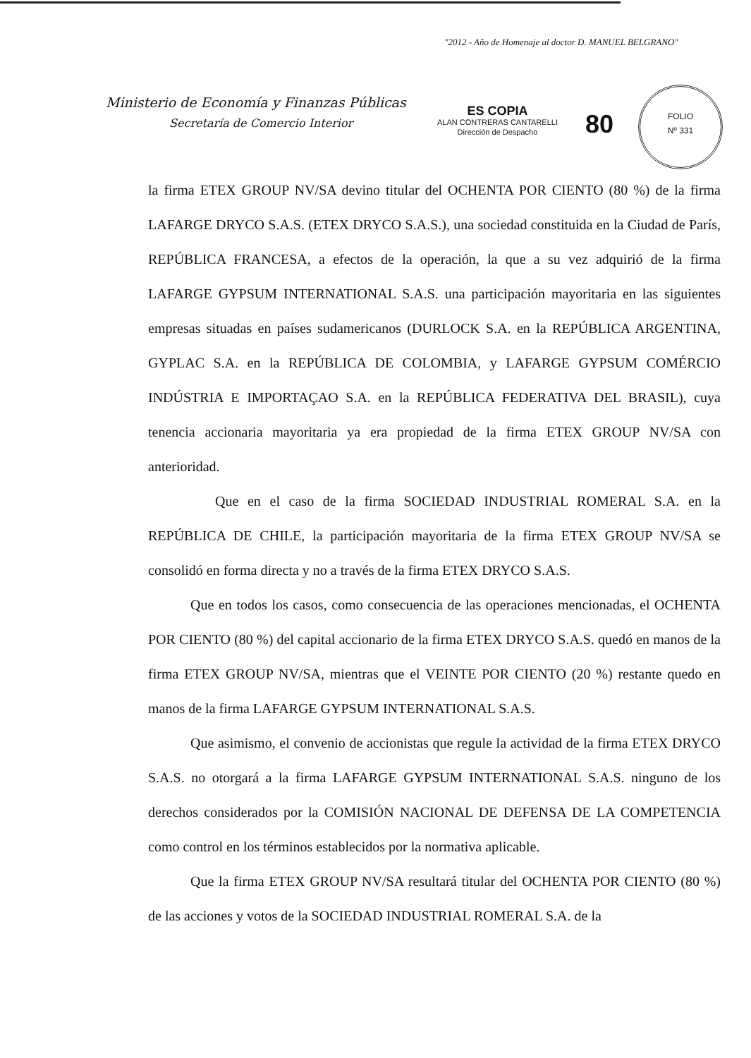"2012 - Año de Homenaje al doctor D. MANUEL BELGRANO"
Ministerio de Economía y Finanzas Públicas
Secretaría de Comercio Interior
ES COPIA
ALAN CONTRERAS CANTARELLI
Dirección de Despacho
80
FOLIO
Nº 331
la firma ETEX GROUP NV/SA devino titular del OCHENTA POR CIENTO (80 %) de la firma LAFARGE DRYCO S.A.S. (ETEX DRYCO S.A.S.), una sociedad constituida en la Ciudad de París, REPÚBLICA FRANCESA, a efectos de la operación, la que a su vez adquirió de la firma LAFARGE GYPSUM INTERNATIONAL S.A.S. una participación mayoritaria en las siguientes empresas situadas en países sudamericanos (DURLOCK S.A. en la REPÚBLICA ARGENTINA, GYPLAC S.A. en la REPÚBLICA DE COLOMBIA, y LAFARGE GYPSUM COMÉRCIO INDÚSTRIA E IMPORTAÇAO S.A. en la REPÚBLICA FEDERATIVA DEL BRASIL), cuya tenencia accionaria mayoritaria ya era propiedad de la firma ETEX GROUP NV/SA con anterioridad.
Que en el caso de la firma SOCIEDAD INDUSTRIAL ROMERAL S.A. en la REPÚBLICA DE CHILE, la participación mayoritaria de la firma ETEX GROUP NV/SA se consolidó en forma directa y no a través de la firma ETEX DRYCO S.A.S.
Que en todos los casos, como consecuencia de las operaciones mencionadas, el OCHENTA POR CIENTO (80 %) del capital accionario de la firma ETEX DRYCO S.A.S. quedó en manos de la firma ETEX GROUP NV/SA, mientras que el VEINTE POR CIENTO (20 %) restante quedo en manos de la firma LAFARGE GYPSUM INTERNATIONAL S.A.S.
Que asimismo, el convenio de accionistas que regule la actividad de la firma ETEX DRYCO S.A.S. no otorgará a la firma LAFARGE GYPSUM INTERNATIONAL S.A.S. ninguno de los derechos considerados por la COMISIÓN NACIONAL DE DEFENSA DE LA COMPETENCIA como control en los términos establecidos por la normativa aplicable.
Que la firma ETEX GROUP NV/SA resultará titular del OCHENTA POR CIENTO (80 %) de las acciones y votos de la SOCIEDAD INDUSTRIAL ROMERAL S.A. de la